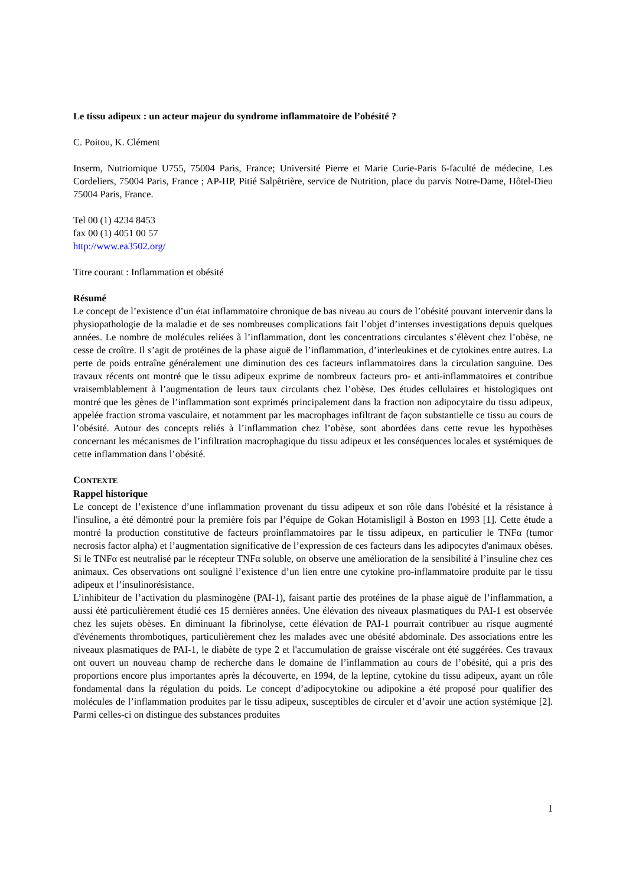Le tissu adipeux : un acteur majeur du syndrome inflammatoire de l’obésité ?
C. Poitou, K. Clément
Inserm, Nutriomique U755, 75004 Paris, France; Université Pierre et Marie Curie-Paris 6-faculté de médecine, Les Cordeliers, 75004 Paris, France ; AP-HP, Pitié Salpêtrière, service de Nutrition, place du parvis Notre-Dame, Hôtel-Dieu 75004 Paris, France.
Tel 00 (1) 4234 8453
fax 00 (1) 4051 00 57
http://www.ea3502.org/
Titre courant : Inflammation et obésité
Résumé
Le concept de l’existence d’un état inflammatoire chronique de bas niveau au cours de l’obésité pouvant intervenir dans la physiopathologie de la maladie et de ses nombreuses complications fait l’objet d’intenses investigations depuis quelques années. Le nombre de molécules reliées à l’inflammation, dont les concentrations circulantes s’élèvent chez l’obèse, ne cesse de croître. Il s’agit de protéines de la phase aiguë de l’inflammation, d’interleukines et de cytokines entre autres. La perte de poids entraîne généralement une diminution des ces facteurs inflammatoires dans la circulation sanguine. Des travaux récents ont montré que le tissu adipeux exprime de nombreux facteurs pro- et anti-inflammatoires et contribue vraisemblablement à l’augmentation de leurs taux circulants chez l’obèse. Des études cellulaires et histologiques ont montré que les gènes de l’inflammation sont exprimés principalement dans la fraction non adipocytaire du tissu adipeux, appelée fraction stroma vasculaire, et notamment par les macrophages infiltrant de façon substantielle ce tissu au cours de l’obésité. Autour des concepts reliés à l’inflammation chez l’obèse, sont abordées dans cette revue les hypothèses concernant les mécanismes de l’infiltration macrophagique du tissu adipeux et les conséquences locales et systémiques de cette inflammation dans l’obésité.
CONTEXTE
Rappel historique
Le concept de l’existence d’une inflammation provenant du tissu adipeux et son rôle dans l'obésité et la résistance à l'insuline, a été démontré pour la première fois par l’équipe de Gokan Hotamisligil à Boston en 1993 [1]. Cette étude a montré la production constitutive de facteurs proinflammatoires par le tissu adipeux, en particulier le TNFα (tumor necrosis factor alpha) et l’augmentation significative de l’expression de ces facteurs dans les adipocytes d'animaux obèses. Si le TNFα est neutralisé par le récepteur TNFα soluble, on observe une amélioration de la sensibilité à l’insuline chez ces animaux. Ces observations ont souligné l’existence d’un lien entre une cytokine pro-inflammatoire produite par le tissu adipeux et l’insulinorésistance.
L’inhibiteur de l’activation du plasminogène (PAI-1), faisant partie des protéines de la phase aiguë de l’inflammation, a aussi été particulièrement étudié ces 15 dernières années. Une élévation des niveaux plasmatiques du PAI-1 est observée chez les sujets obèses. En diminuant la fibrinolyse, cette élévation de PAI-1 pourrait contribuer au risque augmenté d'événements thrombotiques, particulièrement chez les malades avec une obésité abdominale. Des associations entre les niveaux plasmatiques de PAI-1, le diabète de type 2 et l'accumulation de graisse viscérale ont été suggérées. Ces travaux ont ouvert un nouveau champ de recherche dans le domaine de l’inflammation au cours de l’obésité, qui a pris des proportions encore plus importantes après la découverte, en 1994, de la leptine, cytokine du tissu adipeux, ayant un rôle fondamental dans la régulation du poids. Le concept d’adipocytokine ou adipokine a été proposé pour qualifier des molécules de l’inflammation produites par le tissu adipeux, susceptibles de circuler et d’avoir une action systémique [2]. Parmi celles-ci on distingue des substances produites
1